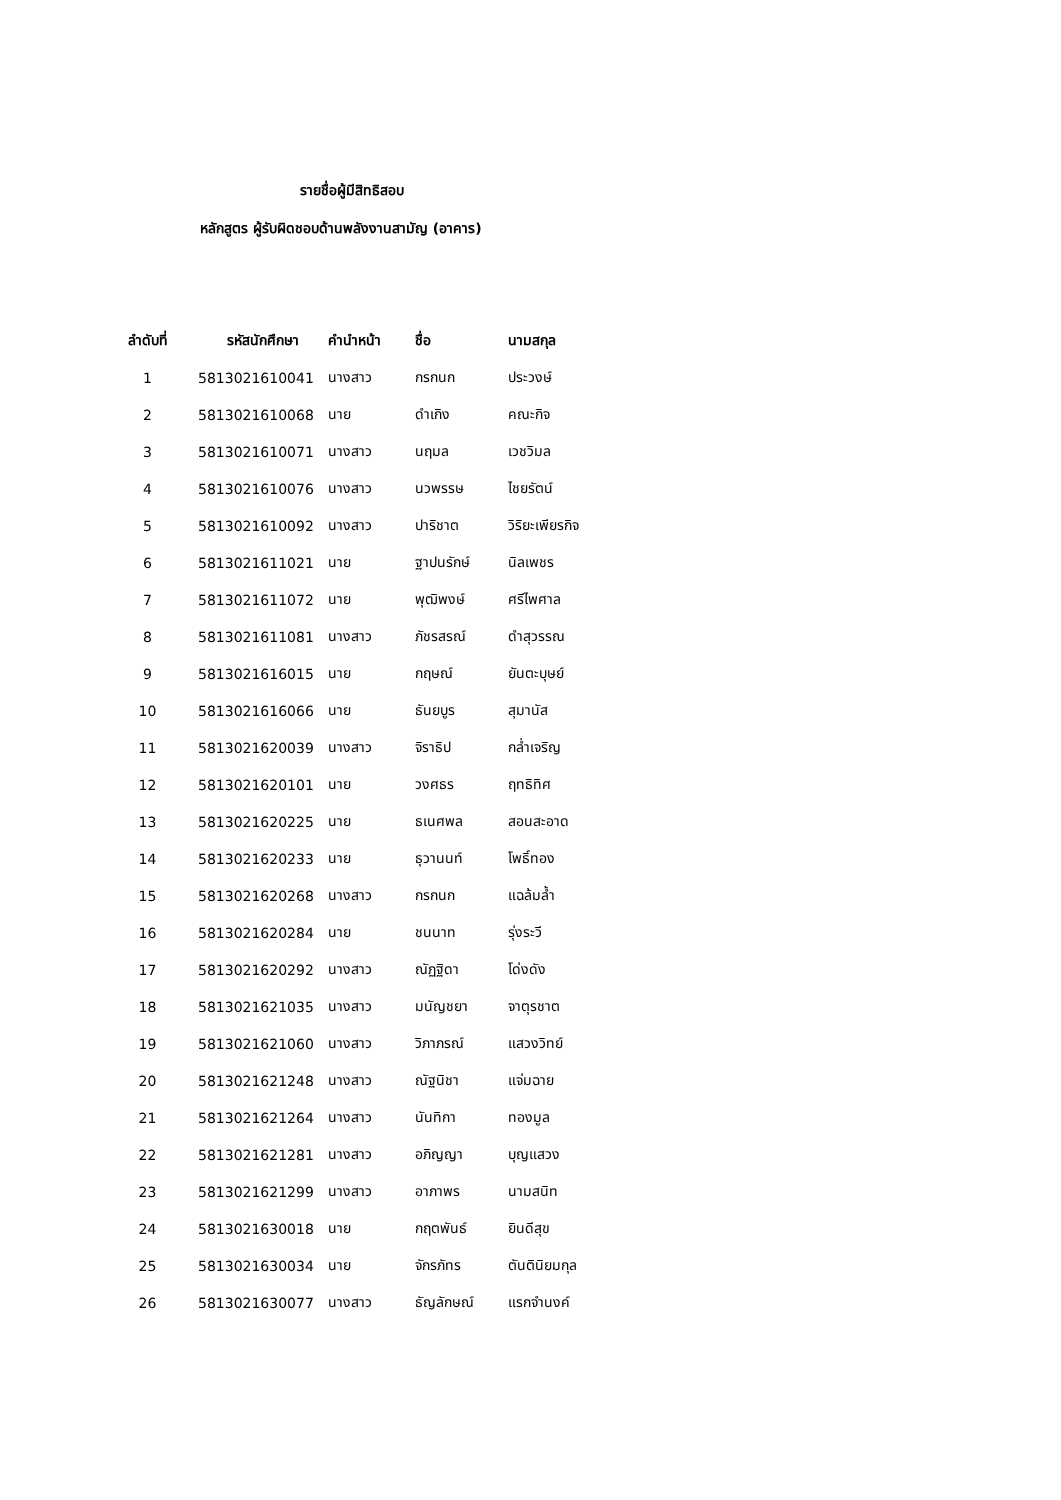รายชื่อผู้มีสิทธิสอบ
หลักสูตร ผู้รับผิดชอบด้านพลังงานสามัญ (อาคาร)
| ลำดับที่ | รหัสนักศึกษา | คำนำหน้า | ชื่อ | นามสกุล |
| --- | --- | --- | --- | --- |
| 1 | 5813021610041 | นางสาว | กรกนก | ประวงษ์ |
| 2 | 5813021610068 | นาย | ดำเกิง | คณะกิจ |
| 3 | 5813021610071 | นางสาว | นฤมล | เวชวิมล |
| 4 | 5813021610076 | นางสาว | นวพรรษ | ไชยรัตน์ |
| 5 | 5813021610092 | นางสาว | ปาริชาต | วิริยะเพียรกิจ |
| 6 | 5813021611021 | นาย | ฐาปนรักษ์ | นิลเพชร |
| 7 | 5813021611072 | นาย | พุฒิพงษ์ | ศรีไพศาล |
| 8 | 5813021611081 | นางสาว | ภัชรสรณ์ | ดำสุวรรณ |
| 9 | 5813021616015 | นาย | กฤษณ์ | ยันตะบุษย์ |
| 10 | 5813021616066 | นาย | ธันยบูร | สุมานัส |
| 11 | 5813021620039 | นางสาว | จิราธิป | กล่ำเจริญ |
| 12 | 5813021620101 | นาย | วงศธร | ฤทธิทิศ |
| 13 | 5813021620225 | นาย | ธเนศพล | สอนสะอาด |
| 14 | 5813021620233 | นาย | ธุวานนท์ | โพธิ์ทอง |
| 15 | 5813021620268 | นางสาว | กรกนก | แฉล้มล้ำ |
| 16 | 5813021620284 | นาย | ชนนาท | รุ่งระวี |
| 17 | 5813021620292 | นางสาว | ณัฏฐิดา | โด่งดัง |
| 18 | 5813021621035 | นางสาว | มนัญชยา | จาตุรชาต |
| 19 | 5813021621060 | นางสาว | วิภาภรณ์ | แสวงวิทย์ |
| 20 | 5813021621248 | นางสาว | ณัฐนิชา | แจ่มฉาย |
| 21 | 5813021621264 | นางสาว | นันทิกา | ทองมูล |
| 22 | 5813021621281 | นางสาว | อภิญญา | บุญแสวง |
| 23 | 5813021621299 | นางสาว | อาภาพร | นามสนิท |
| 24 | 5813021630018 | นาย | กฤตพันธ์ | ยินดีสุข |
| 25 | 5813021630034 | นาย | จักรภัทร | ตันตินิยมกุล |
| 26 | 5813021630077 | นางสาว | ธัญลักษณ์ | แรกจำนงค์ |